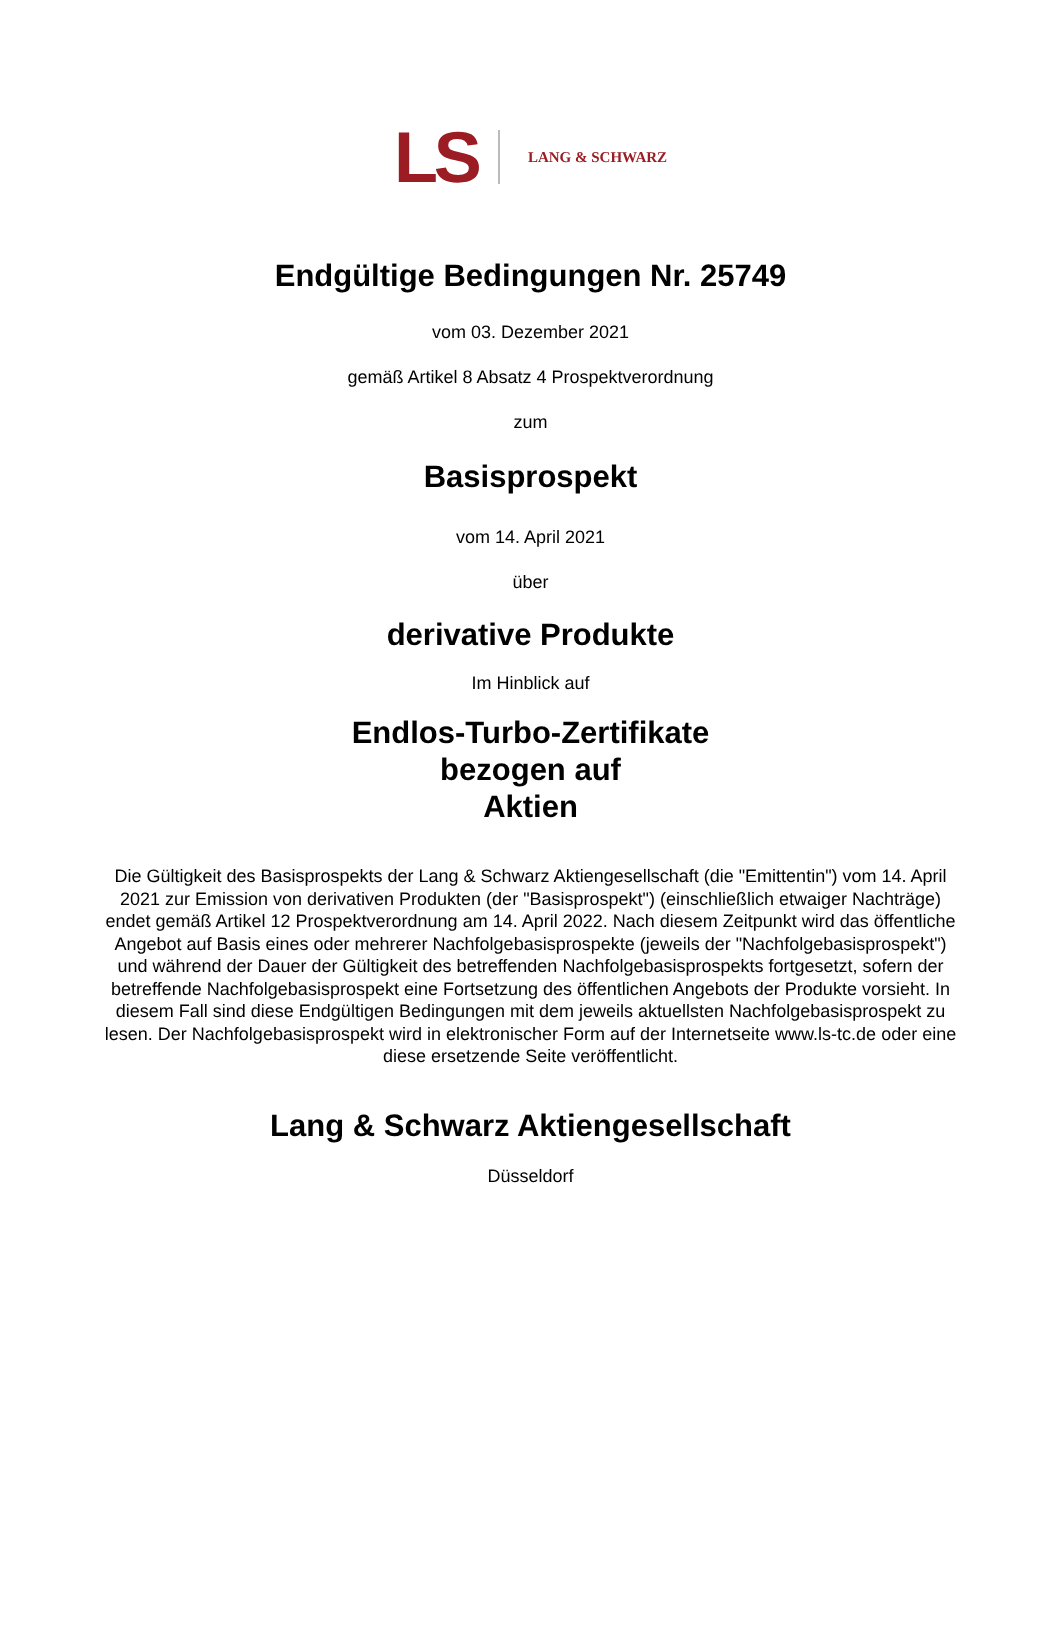LS LANG & SCHWARZ
Endgültige Bedingungen Nr. 25749
vom 03. Dezember 2021
gemäß Artikel 8 Absatz 4 Prospektverordnung
zum
Basisprospekt
vom 14. April 2021
über
derivative Produkte
Im Hinblick auf
Endlos-Turbo-Zertifikate
bezogen auf
Aktien
Die Gültigkeit des Basisprospekts der Lang & Schwarz Aktiengesellschaft (die "Emittentin") vom 14. April 2021 zur Emission von derivativen Produkten (der "Basisprospekt") (einschließlich etwaiger Nachträge) endet gemäß Artikel 12 Prospektverordnung am 14. April 2022. Nach diesem Zeitpunkt wird das öffentliche Angebot auf Basis eines oder mehrerer Nachfolgebasisprospekte (jeweils der "Nachfolgebasisprospekt") und während der Dauer der Gültigkeit des betreffenden Nachfolgebasisprospekts fortgesetzt, sofern der betreffende Nachfolgebasisprospekt eine Fortsetzung des öffentlichen Angebots der Produkte vorsieht. In diesem Fall sind diese Endgültigen Bedingungen mit dem jeweils aktuellsten Nachfolgebasisprospekt zu lesen. Der Nachfolgebasisprospekt wird in elektronischer Form auf der Internetseite www.ls-tc.de oder eine diese ersetzende Seite veröffentlicht.
Lang & Schwarz Aktiengesellschaft
Düsseldorf